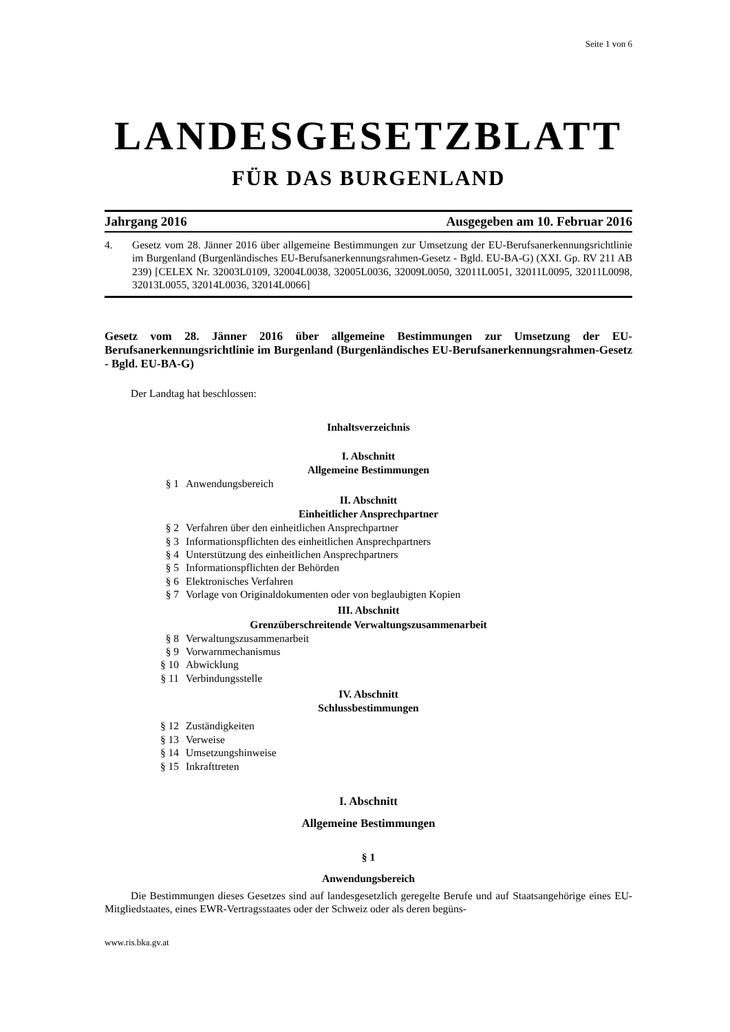Seite 1 von 6
LANDESGESETZBLATT
FÜR DAS BURGENLAND
Jahrgang 2016 Ausgegeben am 10. Februar 2016
4. Gesetz vom 28. Jänner 2016 über allgemeine Bestimmungen zur Umsetzung der EU-Berufsanerkennungsrichtlinie im Burgenland (Burgenländisches EU-Berufsanerkennungsrahmen-Gesetz - Bgld. EU-BA-G) (XXI. Gp. RV 211 AB 239) [CELEX Nr. 32003L0109, 32004L0038, 32005L0036, 32009L0050, 32011L0051, 32011L0095, 32011L0098, 32013L0055, 32014L0036, 32014L0066]
Gesetz vom 28. Jänner 2016 über allgemeine Bestimmungen zur Umsetzung der EU-Berufsanerkennungsrichtlinie im Burgenland (Burgenländisches EU-Berufsanerkennungsrahmen-Gesetz - Bgld. EU-BA-G)
Der Landtag hat beschlossen:
Inhaltsverzeichnis
I. Abschnitt
Allgemeine Bestimmungen
§ 1 Anwendungsbereich
II. Abschnitt
Einheitlicher Ansprechpartner
§ 2 Verfahren über den einheitlichen Ansprechpartner
§ 3 Informationspflichten des einheitlichen Ansprechpartners
§ 4 Unterstützung des einheitlichen Ansprechpartners
§ 5 Informationspflichten der Behörden
§ 6 Elektronisches Verfahren
§ 7 Vorlage von Originaldokumenten oder von beglaubigten Kopien
III. Abschnitt
Grenzüberschreitende Verwaltungszusammenarbeit
§ 8 Verwaltungszusammenarbeit
§ 9 Vorwarnmechanismus
§ 10 Abwicklung
§ 11 Verbindungsstelle
IV. Abschnitt
Schlussbestimmungen
§ 12 Zuständigkeiten
§ 13 Verweise
§ 14 Umsetzungshinweise
§ 15 Inkrafttreten
I. Abschnitt
Allgemeine Bestimmungen
§ 1
Anwendungsbereich
Die Bestimmungen dieses Gesetzes sind auf landesgesetzlich geregelte Berufe und auf Staatsangehörige eines EU-Mitgliedstaates, eines EWR-Vertragsstaates oder der Schweiz oder als deren begüns-
www.ris.bka.gv.at